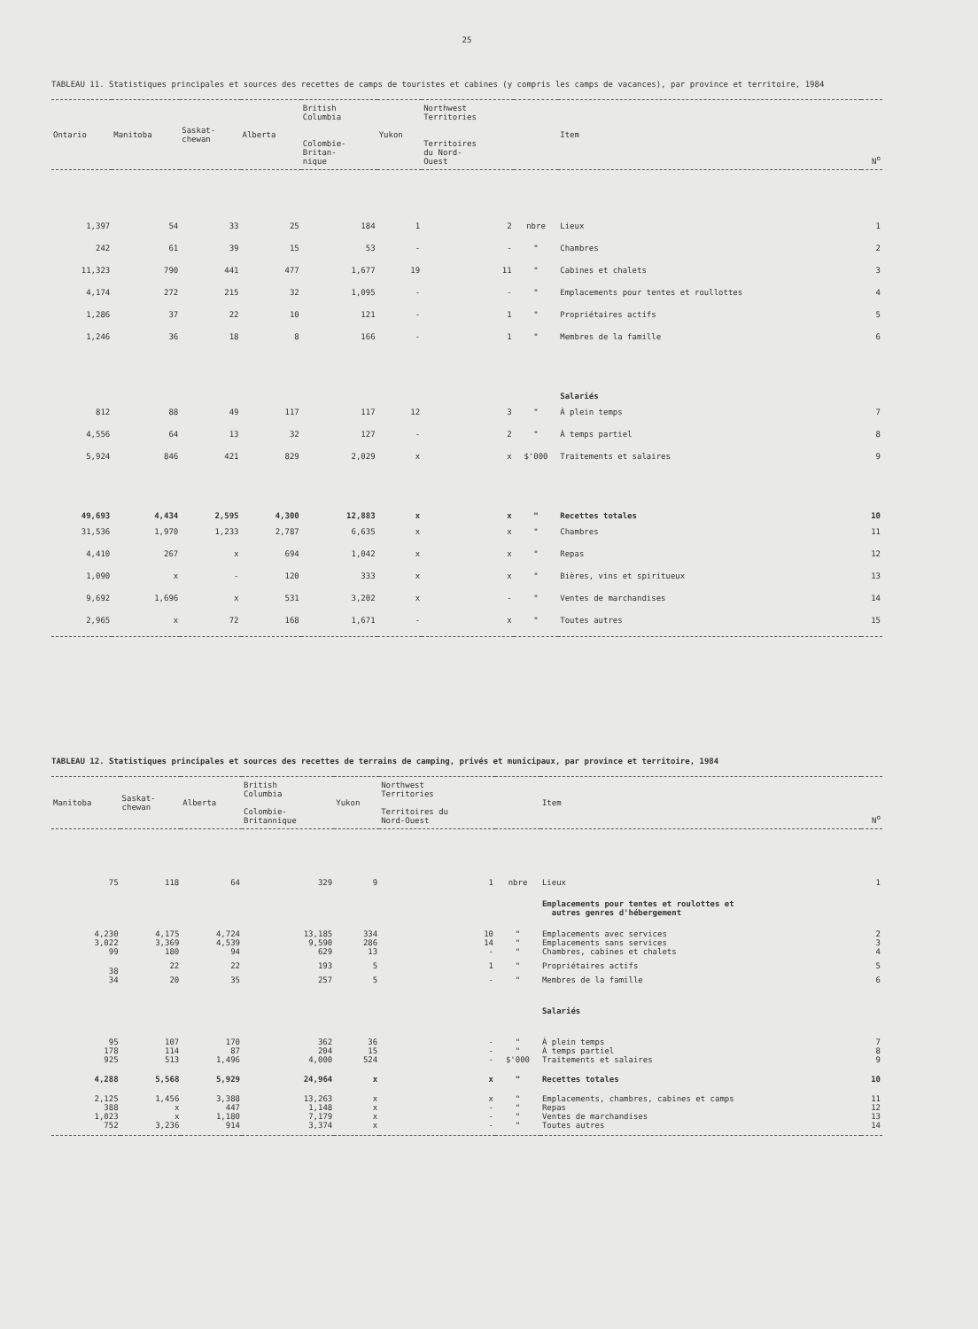25
TABLEAU 11. Statistiques principales et sources des recettes de camps de touristes et cabines (y compris les camps de vacances), par province et territoire, 1984
| Ontario | Manitoba | Saskat- chewan | Alberta | British Columbia Colombie- Britan- nique | Yukon | Northwest Territories Territoires du Nord- Ouest | | Item | N<sup>o</sup> |
| --- | --- | --- | --- | --- | --- | --- | --- | --- | --- |
| 1,397 | 54 | 33 | 25 | 184 | 1 | 2 | nbre | Lieux | 1 |
| 242 | 61 | 39 | 15 | 53 | - | - | " | Chambres | 2 |
| 11,323 | 790 | 441 | 477 | 1,677 | 19 | 11 | " | Cabines et chalets | 3 |
| 4,174 | 272 | 215 | 32 | 1,095 | - | - | " | Emplacements pour tentes et roullottes | 4 |
| 1,286 | 37 | 22 | 10 | 121 | - | 1 | " | Propriétaires actifs | 5 |
| 1,246 | 36 | 18 | 8 | 166 | - | 1 | " | Membres de la famille | 6 |
| | | | | | | | | Salariés | |
| 812 | 88 | 49 | 117 | 117 | 12 | 3 | " | À plein temps | 7 |
| 4,556 | 64 | 13 | 32 | 127 | - | 2 | " | À temps partiel | 8 |
| 5,924 | 846 | 421 | 829 | 2,029 | x | x | $'000 | Traitements et salaires | 9 |
| 49,693 | 4,434 | 2,595 | 4,300 | 12,883 | x | x | " | Recettes totales | 10 |
| 31,536 | 1,970 | 1,233 | 2,787 | 6,635 | x | x | " | Chambres | 11 |
| 4,410 | 267 | x | 694 | 1,042 | x | x | " | Repas | 12 |
| 1,090 | x | - | 120 | 333 | x | x | " | Bières, vins et spiritueux | 13 |
| 9,692 | 1,696 | x | 531 | 3,202 | x | - | " | Ventes de marchandises | 14 |
| 2,965 | x | 72 | 168 | 1,671 | - | x | " | Toutes autres | 15 |
TABLEAU 12. Statistiques principales et sources des recettes de terrains de camping, privés et municipaux, par province et territoire, 1984
| Manitoba | Saskat- chewan | Alberta | British Columbia Colombie- Britannique | Yukon | Northwest Territories Territoires du Nord-Ouest | | Item | N<sup>o</sup> |
| --- | --- | --- | --- | --- | --- | --- | --- | --- |
| 75 | 118 | 64 | 329 | 9 | 1 | nbre | Lieux | 1 |
| | | | | | | | Emplacements pour tentes et roulottes et autres genres d'hébergement | |
| 4,230 | 4,175 | 4,724 | 13,185 | 334 | 10 | " | Emplacements avec services | 2 |
| 3,022 | 3,369 | 4,539 | 9,590 | 286 | 14 | " | Emplacements sans services | 3 |
| 99 | 180 | 94 | 629 | 13 | - | " | Chambres, cabines et chalets | 4 |
| 38 | 22 | 22 | 193 | 5 | 1 | " | Propriétaires actifs | 5 |
| 34 | 20 | 35 | 257 | 5 | - | " | Membres de la famille | 6 |
| | | | | | | | Salariés | |
| 95 | 107 | 170 | 362 | 36 | - | " | À plein temps | 7 |
| 178 | 114 | 87 | 204 | 15 | - | " | À temps partiel | 8 |
| 925 | 513 | 1,496 | 4,000 | 524 | - | $'000 | Traitements et salaires | 9 |
| 4,288 | 5,568 | 5,929 | 24,964 | x | x | " | Recettes totales | 10 |
| 2,125 | 1,456 | 3,388 | 13,263 | x | x | " | Emplacements, chambres, cabines et camps | 11 |
| 388 | x | 447 | 1,148 | x | - | " | Repas | 12 |
| 1,023 | x | 1,180 | 7,179 | x | - | " | Ventes de marchandises | 13 |
| 752 | 3,236 | 914 | 3,374 | x | - | " | Toutes autres | 14 |